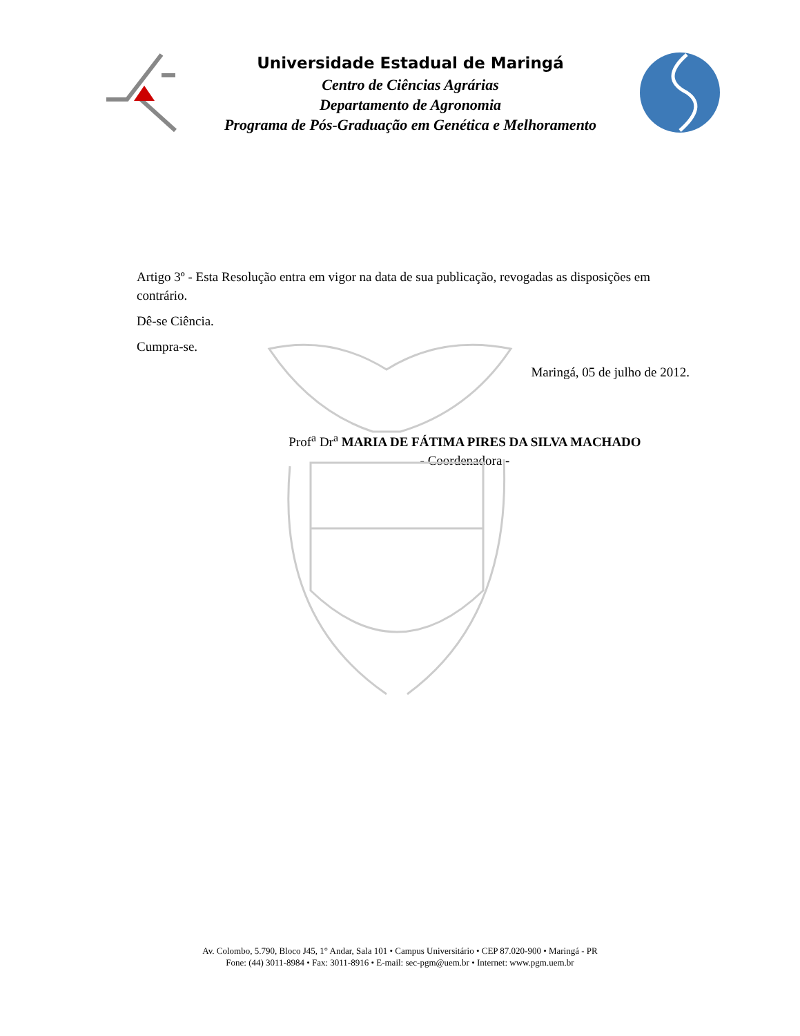Universidade Estadual de Maringá
Centro de Ciências Agrárias
Departamento de Agronomia
Programa de Pós-Graduação em Genética e Melhoramento
Artigo 3º - Esta Resolução entra em vigor na data de sua publicação, revogadas as disposições em contrário.
Dê-se Ciência.
Cumpra-se.
Maringá, 05 de julho de 2012.
Prof<sup>a</sup> Dr<sup>a</sup> MARIA DE FÁTIMA PIRES DA SILVA MACHADO
- Coordenadora -
Av. Colombo, 5.790, Bloco J45, 1° Andar, Sala 101 • Campus Universitário • CEP 87.020-900 • Maringá - PR
Fone: (44) 3011-8984 • Fax: 3011-8916 • E-mail: sec-pgm@uem.br • Internet: www.pgm.uem.br